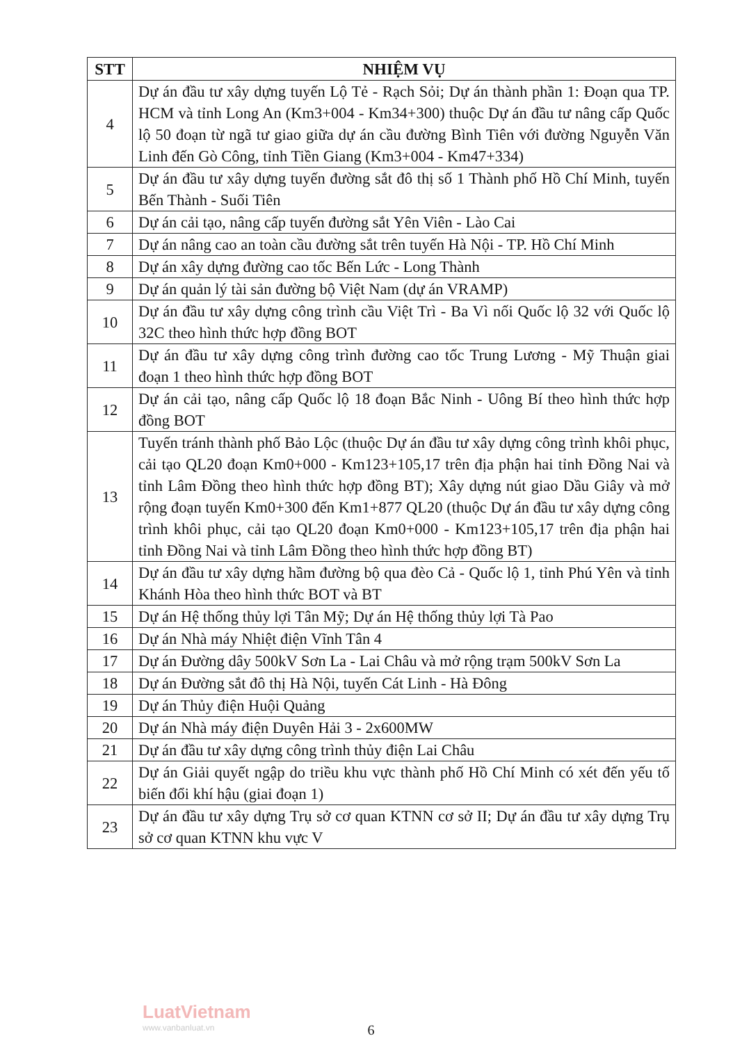| STT | NHIỆM VỤ |
| --- | --- |
| 4 | Dự án đầu tư xây dựng tuyến Lộ Tẻ - Rạch Sỏi; Dự án thành phần 1: Đoạn qua TP. HCM và tỉnh Long An (Km3+004 - Km34+300) thuộc Dự án đầu tư nâng cấp Quốc lộ 50 đoạn từ ngã tư giao giữa dự án cầu đường Bình Tiên với đường Nguyễn Văn Linh đến Gò Công, tỉnh Tiền Giang (Km3+004 - Km47+334) |
| 5 | Dự án đầu tư xây dựng tuyến đường sắt đô thị số 1 Thành phố Hồ Chí Minh, tuyến Bến Thành - Suối Tiên |
| 6 | Dự án cải tạo, nâng cấp tuyến đường sắt Yên Viên - Lào Cai |
| 7 | Dự án nâng cao an toàn cầu đường sắt trên tuyến Hà Nội - TP. Hồ Chí Minh |
| 8 | Dự án xây dựng đường cao tốc Bến Lức - Long Thành |
| 9 | Dự án quản lý tài sản đường bộ Việt Nam (dự án VRAMP) |
| 10 | Dự án đầu tư xây dựng công trình cầu Việt Trì - Ba Vì nối Quốc lộ 32 với Quốc lộ 32C theo hình thức hợp đồng BOT |
| 11 | Dự án đầu tư xây dựng công trình đường cao tốc Trung Lương - Mỹ Thuận giai đoạn 1 theo hình thức hợp đồng BOT |
| 12 | Dự án cải tạo, nâng cấp Quốc lộ 18 đoạn Bắc Ninh - Uông Bí theo hình thức hợp đồng BOT |
| 13 | Tuyến tránh thành phố Bảo Lộc (thuộc Dự án đầu tư xây dựng công trình khôi phục, cải tạo QL20 đoạn Km0+000 - Km123+105,17 trên địa phận hai tỉnh Đồng Nai và tỉnh Lâm Đồng theo hình thức hợp đồng BT); Xây dựng nút giao Dầu Giây và mở rộng đoạn tuyến Km0+300 đến Km1+877 QL20 (thuộc Dự án đầu tư xây dựng công trình khôi phục, cải tạo QL20 đoạn Km0+000 - Km123+105,17 trên địa phận hai tỉnh Đồng Nai và tỉnh Lâm Đồng theo hình thức hợp đồng BT) |
| 14 | Dự án đầu tư xây dựng hầm đường bộ qua đèo Cả - Quốc lộ 1, tỉnh Phú Yên và tỉnh Khánh Hòa theo hình thức BOT và BT |
| 15 | Dự án Hệ thống thủy lợi Tân Mỹ; Dự án Hệ thống thủy lợi Tà Pao |
| 16 | Dự án Nhà máy Nhiệt điện Vĩnh Tân 4 |
| 17 | Dự án Đường dây 500kV Sơn La - Lai Châu và mở rộng trạm 500kV Sơn La |
| 18 | Dự án Đường sắt đô thị Hà Nội, tuyến Cát Linh - Hà Đông |
| 19 | Dự án Thủy điện Huội Quảng |
| 20 | Dự án Nhà máy điện Duyên Hải 3 - 2x600MW |
| 21 | Dự án đầu tư xây dựng công trình thủy điện Lai Châu |
| 22 | Dự án Giải quyết ngập do triều khu vực thành phố Hồ Chí Minh có xét đến yếu tố biến đổi khí hậu (giai đoạn 1) |
| 23 | Dự án đầu tư xây dựng Trụ sở cơ quan KTNN cơ sở II; Dự án đầu tư xây dựng Trụ sở cơ quan KTNN khu vực V |
LuatVietnam
www.vanbanluat.vn
6